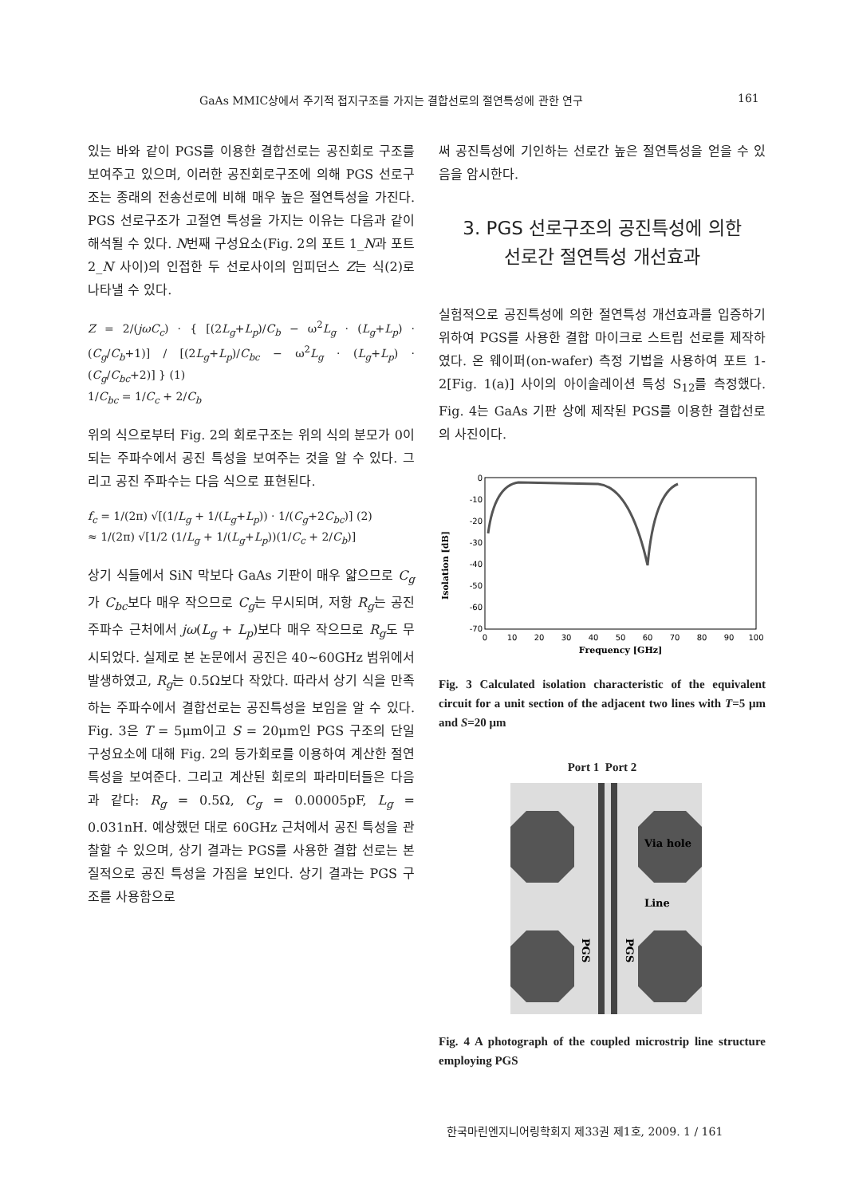GaAs MMIC상에서 주기적 접지구조를 가지는 결합선로의 절연특성에 관한 연구 161
있는 바와 같이 PGS를 이용한 결합선로는 공진회로 구조를 보여주고 있으며, 이러한 공진회로구조에 의해 PGS 선로구조는 종래의 전송선로에 비해 매우 높은 절연특성을 가진다. PGS 선로구조가 고절연 특성을 가지는 이유는 다음과 같이 해석될 수 있다. N번째 구성요소(Fig. 2의 포트 1_N과 포트 2_N 사이)의 인접한 두 선로사이의 임피던스 Z는 식(2)로 나타낼 수 있다.
Z = 2/(jωC<sub>c</sub>) · { [(2L<sub>g</sub>+L<sub>p</sub>)/C<sub>b</sub> − ω<sup>2</sup>L<sub>g</sub> · (L<sub>g</sub>+L<sub>p</sub>) · (C<sub>g</sub>/C<sub>b</sub>+1)] / [(2L<sub>g</sub>+L<sub>p</sub>)/C<sub>bc</sub> − ω<sup>2</sup>L<sub>g</sub> · (L<sub>g</sub>+L<sub>p</sub>) · (C<sub>g</sub>/C<sub>bc</sub>+2)] } (1)
1/C<sub>bc</sub> = 1/C<sub>c</sub> + 2/C<sub>b</sub>
위의 식으로부터 Fig. 2의 회로구조는 위의 식의 분모가 0이 되는 주파수에서 공진 특성을 보여주는 것을 알 수 있다. 그리고 공진 주파수는 다음 식으로 표현된다.
f<sub>c</sub> = 1/(2π) √[(1/L<sub>g</sub> + 1/(L<sub>g</sub>+L<sub>p</sub>)) · 1/(C<sub>g</sub>+2C<sub>bc</sub>)] (2)
≈ 1/(2π) √[1/2 (1/L<sub>g</sub> + 1/(L<sub>g</sub>+L<sub>p</sub>))(1/C<sub>c</sub> + 2/C<sub>b</sub>)]
상기 식들에서 SiN 막보다 GaAs 기판이 매우 얇으므로 C<sub>g</sub>가 C<sub>bc</sub>보다 매우 작으므로 C<sub>g</sub>는 무시되며, 저항 R<sub>g</sub>는 공진 주파수 근처에서 jω(L<sub>g</sub> + L<sub>p</sub>)보다 매우 작으므로 R<sub>g</sub>도 무시되었다. 실제로 본 논문에서 공진은 40~60GHz 범위에서 발생하였고, R<sub>g</sub>는 0.5Ω보다 작았다. 따라서 상기 식을 만족하는 주파수에서 결합선로는 공진특성을 보임을 알 수 있다. Fig. 3은 T = 5μm이고 S = 20μm인 PGS 구조의 단일 구성요소에 대해 Fig. 2의 등가회로를 이용하여 계산한 절연특성을 보여준다. 그리고 계산된 회로의 파라미터들은 다음과 같다: R<sub>g</sub> = 0.5Ω, C<sub>g</sub> = 0.00005pF, L<sub>g</sub> = 0.031nH. 예상했던 대로 60GHz 근처에서 공진 특성을 관찰할 수 있으며, 상기 결과는 PGS를 사용한 결합 선로는 본질적으로 공진 특성을 가짐을 보인다. 상기 결과는 PGS 구조를 사용함으로
써 공진특성에 기인하는 선로간 높은 절연특성을 얻을 수 있음을 암시한다.
3. PGS 선로구조의 공진특성에 의한
선로간 절연특성 개선효과
실험적으로 공진특성에 의한 절연특성 개선효과를 입증하기 위하여 PGS를 사용한 결합 마이크로 스트립 선로를 제작하였다. 온 웨이퍼(on-wafer) 측정 기법을 사용하여 포트 1-2[Fig. 1(a)] 사이의 아이솔레이션 특성 S<sub>12</sub>를 측정했다. Fig. 4는 GaAs 기판 상에 제작된 PGS를 이용한 결합선로의 사진이다.
Isolation [dB]
0
-10
-20
-30
-40
-50
-60
-70
0
10
20
30
40
50
60
70
80
90
100
Frequency [GHz]
Fig. 3 Calculated isolation characteristic of the equivalent circuit for a unit section of the adjacent two lines with T=5 μm and S=20 μm
Port 1 Port 2
Via hole
Line
PGS
PGS
Fig. 4 A photograph of the coupled microstrip line structure employing PGS
한국마린엔지니어링학회지 제33권 제1호, 2009. 1 / 161